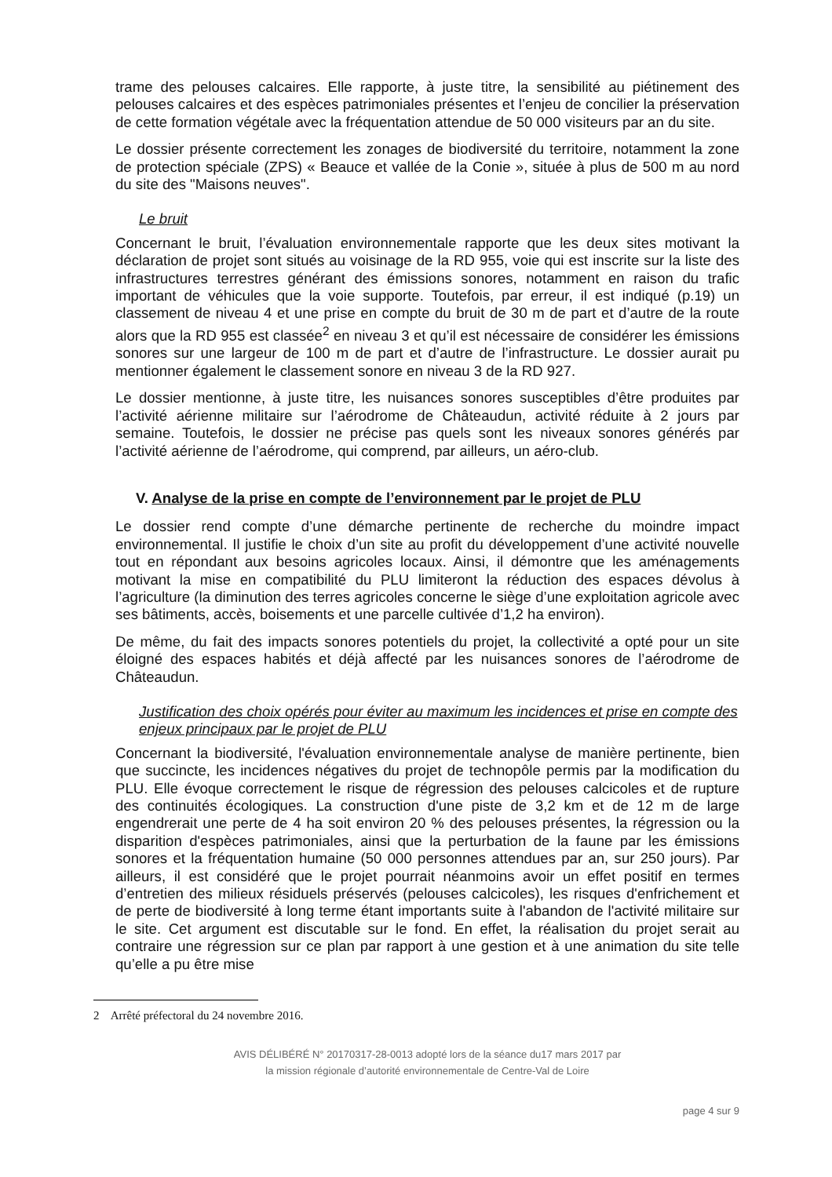trame des pelouses calcaires. Elle rapporte, à juste titre, la sensibilité au piétinement des pelouses calcaires et des espèces patrimoniales présentes et l’enjeu de concilier la préservation de cette formation végétale avec la fréquentation attendue de 50 000 visiteurs par an du site.
Le dossier présente correctement les zonages de biodiversité du territoire, notamment la zone de protection spéciale (ZPS) « Beauce et vallée de la Conie », située à plus de 500 m au nord du site des "Maisons neuves".
Le bruit
Concernant le bruit, l’évaluation environnementale rapporte que les deux sites motivant la déclaration de projet sont situés au voisinage de la RD 955, voie qui est inscrite sur la liste des infrastructures terrestres générant des émissions sonores, notamment en raison du trafic important de véhicules que la voie supporte. Toutefois, par erreur, il est indiqué (p.19) un classement de niveau 4 et une prise en compte du bruit de 30 m de part et d’autre de la route alors que la RD 955 est classée<sup>2</sup> en niveau 3 et qu’il est nécessaire de considérer les émissions sonores sur une largeur de 100 m de part et d’autre de l’infrastructure. Le dossier aurait pu mentionner également le classement sonore en niveau 3 de la RD 927.
Le dossier mentionne, à juste titre, les nuisances sonores susceptibles d’être produites par l’activité aérienne militaire sur l’aérodrome de Châteaudun, activité réduite à 2 jours par semaine. Toutefois, le dossier ne précise pas quels sont les niveaux sonores générés par l’activité aérienne de l’aérodrome, qui comprend, par ailleurs, un aéro-club.
V. Analyse de la prise en compte de l’environnement par le projet de PLU
Le dossier rend compte d’une démarche pertinente de recherche du moindre impact environnemental. Il justifie le choix d’un site au profit du développement d’une activité nouvelle tout en répondant aux besoins agricoles locaux. Ainsi, il démontre que les aménagements motivant la mise en compatibilité du PLU limiteront la réduction des espaces dévolus à l’agriculture (la diminution des terres agricoles concerne le siège d’une exploitation agricole avec ses bâtiments, accès, boisements et une parcelle cultivée d’1,2 ha environ).
De même, du fait des impacts sonores potentiels du projet, la collectivité a opté pour un site éloigné des espaces habités et déjà affecté par les nuisances sonores de l’aérodrome de Châteaudun.
Justification des choix opérés pour éviter au maximum les incidences et prise en compte des enjeux principaux par le projet de PLU
Concernant la biodiversité, l'évaluation environnementale analyse de manière pertinente, bien que succincte, les incidences négatives du projet de technopôle permis par la modification du PLU. Elle évoque correctement le risque de régression des pelouses calcicoles et de rupture des continuités écologiques. La construction d'une piste de 3,2 km et de 12 m de large engendrerait une perte de 4 ha soit environ 20 % des pelouses présentes, la régression ou la disparition d'espèces patrimoniales, ainsi que la perturbation de la faune par les émissions sonores et la fréquentation humaine (50 000 personnes attendues par an, sur 250 jours). Par ailleurs, il est considéré que le projet pourrait néanmoins avoir un effet positif en termes d’entretien des milieux résiduels préservés (pelouses calcicoles), les risques d'enfrichement et de perte de biodiversité à long terme étant importants suite à l'abandon de l'activité militaire sur le site. Cet argument est discutable sur le fond. En effet, la réalisation du projet serait au contraire une régression sur ce plan par rapport à une gestion et à une animation du site telle qu’elle a pu être mise
2 Arrêté préfectoral du 24 novembre 2016.
AVIS DÉLIBÉRÉ N° 20170317-28-0013 adopté lors de la séance du17 mars 2017 par
la mission régionale d’autorité environnementale de Centre-Val de Loire
page 4 sur 9